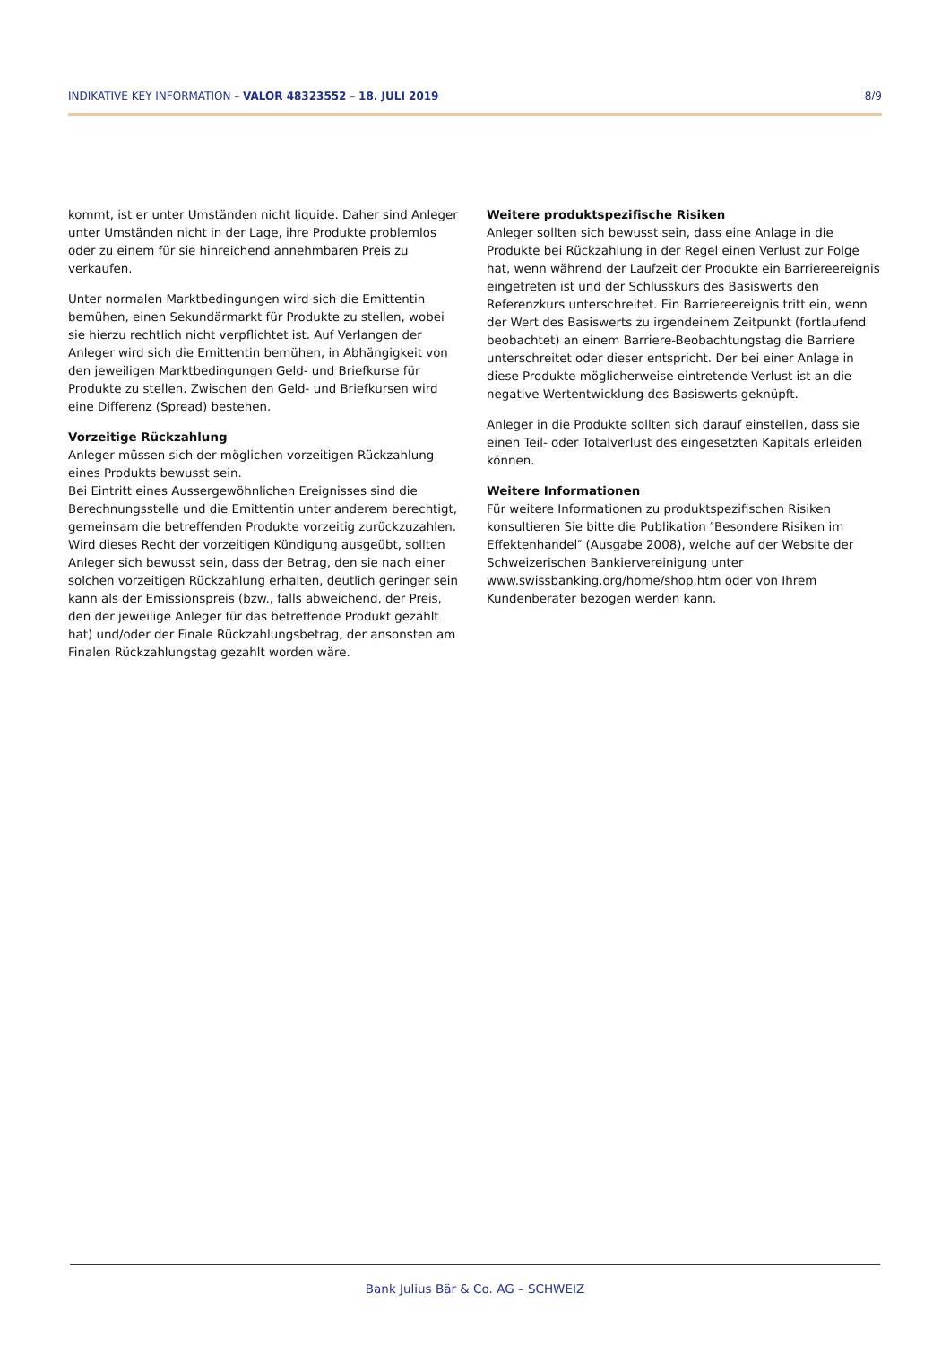INDIKATIVE KEY INFORMATION – VALOR 48323552 – 18. JULI 2019 8/9
kommt, ist er unter Umständen nicht liquide. Daher sind Anleger unter Umständen nicht in der Lage, ihre Produkte problemlos oder zu einem für sie hinreichend annehmbaren Preis zu verkaufen.
Unter normalen Marktbedingungen wird sich die Emittentin bemühen, einen Sekundärmarkt für Produkte zu stellen, wobei sie hierzu rechtlich nicht verpflichtet ist. Auf Verlangen der Anleger wird sich die Emittentin bemühen, in Abhängigkeit von den jeweiligen Marktbedingungen Geld- und Briefkurse für Produkte zu stellen. Zwischen den Geld- und Briefkursen wird eine Differenz (Spread) bestehen.
Vorzeitige Rückzahlung
Anleger müssen sich der möglichen vorzeitigen Rückzahlung eines Produkts bewusst sein.
Bei Eintritt eines Aussergewöhnlichen Ereignisses sind die Berechnungsstelle und die Emittentin unter anderem berechtigt, gemeinsam die betreffenden Produkte vorzeitig zurückzuzahlen. Wird dieses Recht der vorzeitigen Kündigung ausgeübt, sollten Anleger sich bewusst sein, dass der Betrag, den sie nach einer solchen vorzeitigen Rückzahlung erhalten, deutlich geringer sein kann als der Emissionspreis (bzw., falls abweichend, der Preis, den der jeweilige Anleger für das betreffende Produkt gezahlt hat) und/oder der Finale Rückzahlungsbetrag, der ansonsten am Finalen Rückzahlungstag gezahlt worden wäre.
Weitere produktspezifische Risiken
Anleger sollten sich bewusst sein, dass eine Anlage in die Produkte bei Rückzahlung in der Regel einen Verlust zur Folge hat, wenn während der Laufzeit der Produkte ein Barriereereignis eingetreten ist und der Schlusskurs des Basiswerts den Referenzkurs unterschreitet. Ein Barriereereignis tritt ein, wenn der Wert des Basiswerts zu irgendeinem Zeitpunkt (fortlaufend beobachtet) an einem Barriere-Beobachtungstag die Barriere unterschreitet oder dieser entspricht. Der bei einer Anlage in diese Produkte möglicherweise eintretende Verlust ist an die negative Wertentwicklung des Basiswerts geknüpft.
Anleger in die Produkte sollten sich darauf einstellen, dass sie einen Teil- oder Totalverlust des eingesetzten Kapitals erleiden können.
Weitere Informationen
Für weitere Informationen zu produktspezifischen Risiken konsultieren Sie bitte die Publikation ″Besondere Risiken im Effektenhandel″ (Ausgabe 2008), welche auf der Website der Schweizerischen Bankiervereinigung unter www.swissbanking.org/home/shop.htm oder von Ihrem Kundenberater bezogen werden kann.
Bank Julius Bär & Co. AG – SCHWEIZ